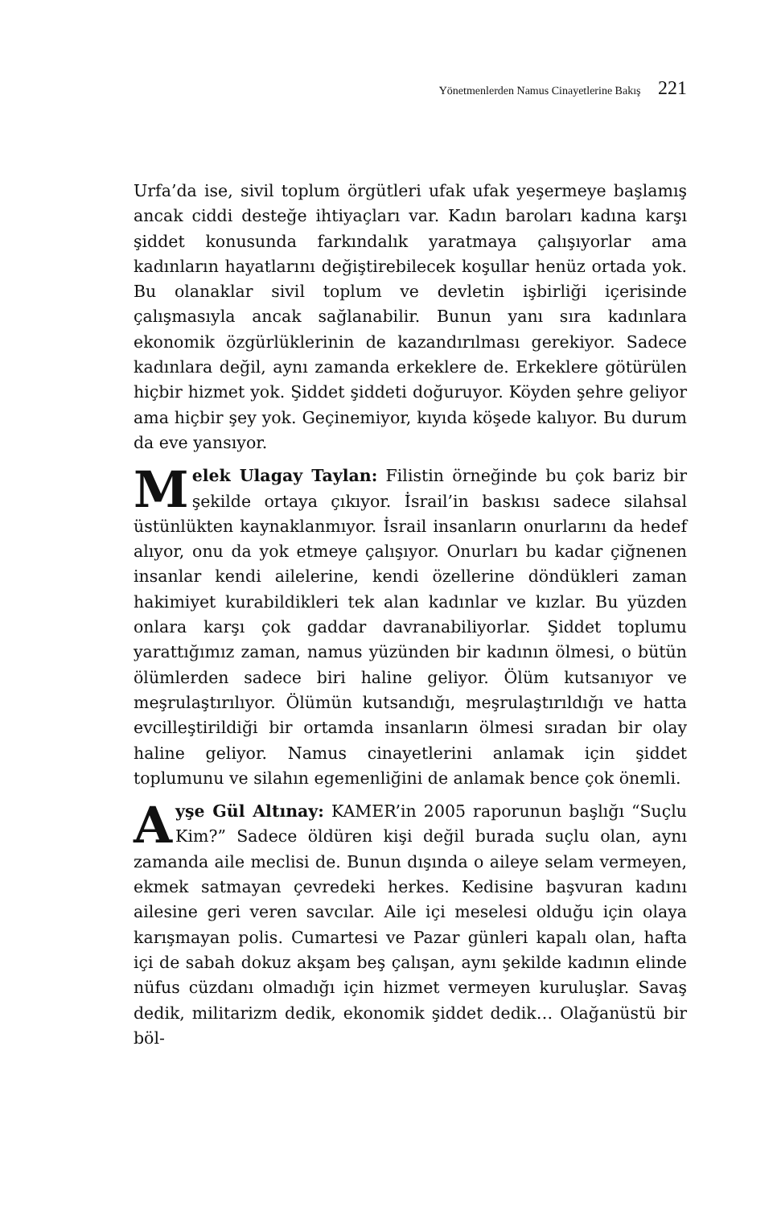Yönetmenlerden Namus Cinayetlerine Bakış 221
Urfa’da ise, sivil toplum örgütleri ufak ufak yeşermeye başlamış ancak ciddi desteğe ihtiyaçları var. Kadın baroları kadına karşı şiddet konusunda farkındalık yaratmaya çalışıyorlar ama kadınların hayatlarını değiştirebilecek koşullar henüz ortada yok. Bu olanaklar sivil toplum ve devletin işbirliği içerisinde çalışmasıyla ancak sağlanabilir. Bunun yanı sıra kadınlara ekonomik özgürlüklerinin de kazandırılması gerekiyor. Sadece kadınlara değil, aynı zamanda erkeklere de. Erkeklere götürülen hiçbir hizmet yok. Şiddet şiddeti doğuruyor. Köyden şehre geliyor ama hiçbir şey yok. Geçinemiyor, kıyıda köşede kalıyor. Bu durum da eve yansıyor.
Melek Ulagay Taylan: Filistin örneğinde bu çok bariz bir şekilde ortaya çıkıyor. İsrail’in baskısı sadece silahsal üstünlükten kaynaklanmıyor. İsrail insanların onurlarını da hedef alıyor, onu da yok etmeye çalışıyor. Onurları bu kadar çiğnenen insanlar kendi ailelerine, kendi özellerine döndükleri zaman hakimiyet kurabildikleri tek alan kadınlar ve kızlar. Bu yüzden onlara karşı çok gaddar davranabiliyorlar. Şiddet toplumu yarattığımız zaman, namus yüzünden bir kadının ölmesi, o bütün ölümlerden sadece biri haline geliyor. Ölüm kutsanıyor ve meşrulaştırılıyor. Ölümün kutsandığı, meşrulaştırıldığı ve hatta evcilleştirildiği bir ortamda insanların ölmesi sıradan bir olay haline geliyor. Namus cinayetlerini anlamak için şiddet toplumunu ve silahın egemenliğini de anlamak bence çok önemli.
Ayşe Gül Altınay: KAMER’in 2005 raporunun başlığı “Suçlu Kim?” Sadece öldüren kişi değil burada suçlu olan, aynı zamanda aile meclisi de. Bunun dışında o aileye selam vermeyen, ekmek satmayan çevredeki herkes. Kedisine başvuran kadını ailesine geri veren savcılar. Aile içi meselesi olduğu için olaya karışmayan polis. Cumartesi ve Pazar günleri kapalı olan, hafta içi de sabah dokuz akşam beş çalışan, aynı şekilde kadının elinde nüfus cüzdanı olmadığı için hizmet vermeyen kuruluşlar. Savaş dedik, militarizm dedik, ekonomik şiddet dedik… Olağanüstü bir böl-